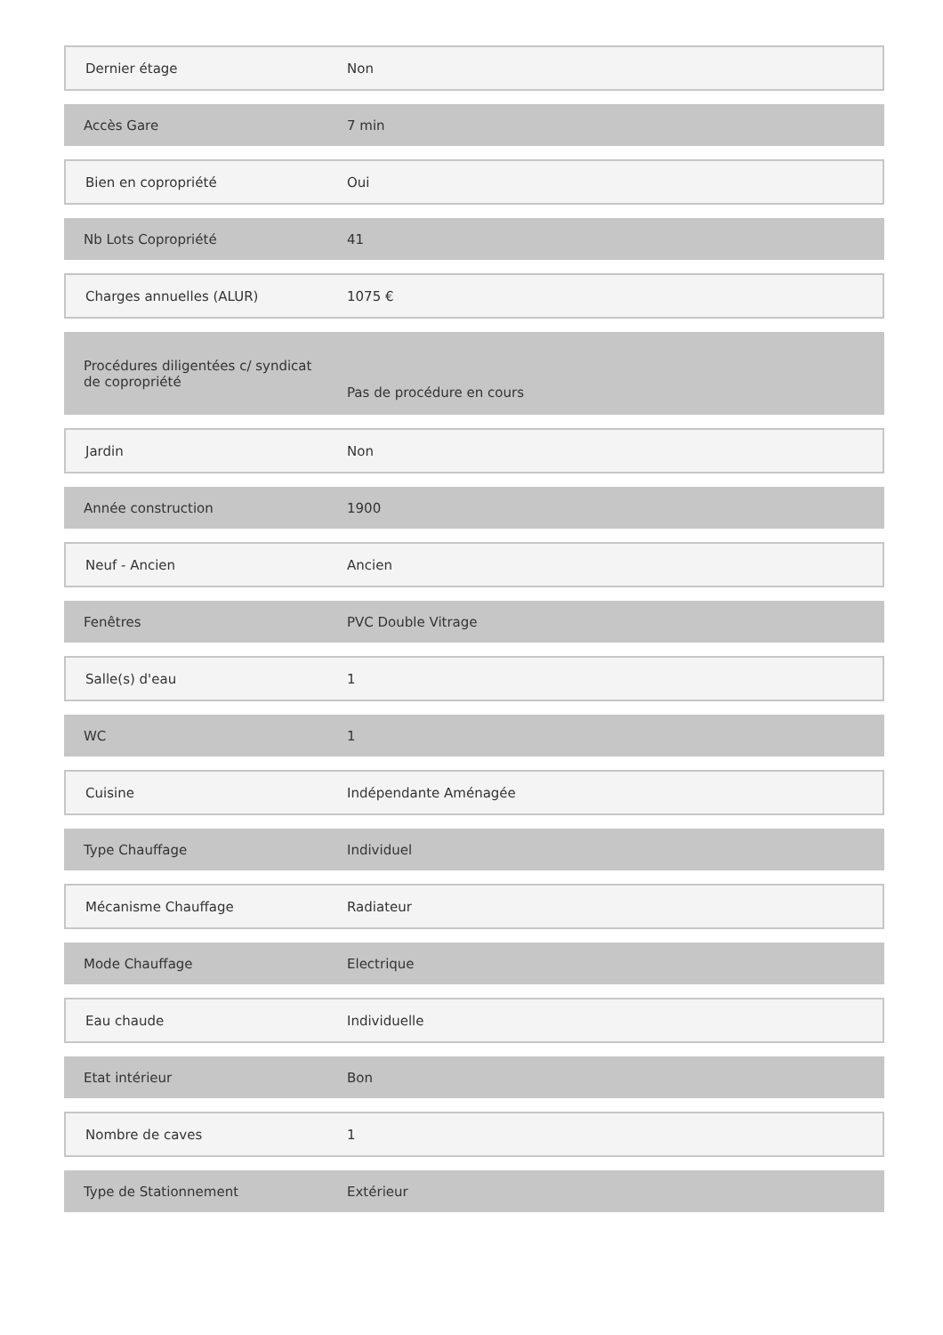| Dernier étage | Non |
| Accès Gare | 7 min |
| Bien en copropriété | Oui |
| Nb Lots Copropriété | 41 |
| Charges annuelles (ALUR) | 1075 € |
| Procédures diligentées c/ syndicat de copropriété | Pas de procédure en cours |
| Jardin | Non |
| Année construction | 1900 |
| Neuf - Ancien | Ancien |
| Fenêtres | PVC Double Vitrage |
| Salle(s) d'eau | 1 |
| WC | 1 |
| Cuisine | Indépendante Aménagée |
| Type Chauffage | Individuel |
| Mécanisme Chauffage | Radiateur |
| Mode Chauffage | Electrique |
| Eau chaude | Individuelle |
| Etat intérieur | Bon |
| Nombre de caves | 1 |
| Type de Stationnement | Extérieur |